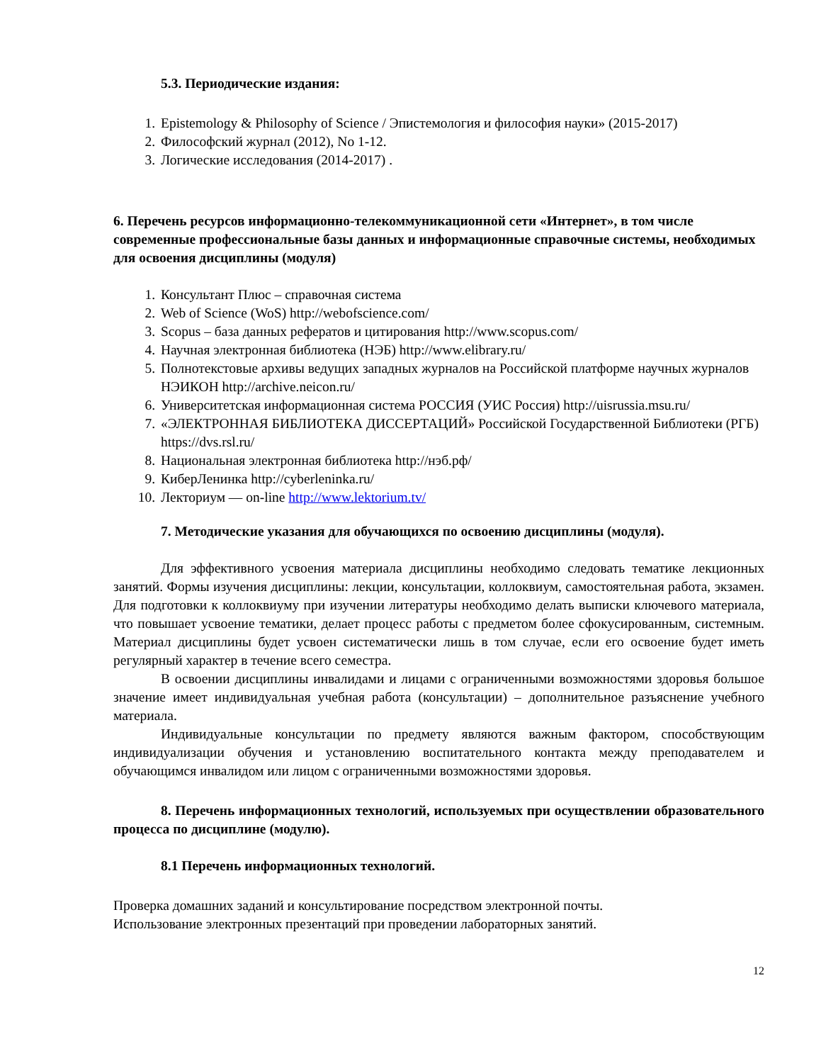5.3. Периодические издания:
1. Epistemology & Philosophy of Science / Эпистемология и философия науки» (2015-2017)
2. Философский журнал (2012), No 1-12.
3. Логические исследования (2014-2017) .
6. Перечень ресурсов информационно-телекоммуникационной сети «Интернет», в том числе современные профессиональные базы данных и информационные справочные системы, необходимых для освоения дисциплины (модуля)
1. Консультант Плюс – справочная система
2. Web of Science (WoS) http://webofscience.com/
3. Scopus – база данных рефератов и цитирования http://www.scopus.com/
4. Научная электронная библиотека (НЭБ) http://www.elibrary.ru/
5. Полнотекстовые архивы ведущих западных журналов на Российской платформе научных журналов НЭИКОН http://archive.neicon.ru/
6. Университетская информационная система РОССИЯ (УИС Россия) http://uisrussia.msu.ru/
7. «ЭЛЕКТРОННАЯ БИБЛИОТЕКА ДИССЕРТАЦИЙ» Российской Государственной Библиотеки (РГБ) https://dvs.rsl.ru/
8. Национальная электронная библиотека http://нэб.рф/
9. КиберЛенинка http://cyberleninka.ru/
10. Лекториум — on-line http://www.lektorium.tv/
7. Методические указания для обучающихся по освоению дисциплины (модуля).
Для эффективного усвоения материала дисциплины необходимо следовать тематике лекционных занятий. Формы изучения дисциплины: лекции, консультации, коллоквиум, самостоятельная работа, экзамен. Для подготовки к коллоквиуму при изучении литературы необходимо делать выписки ключевого материала, что повышает усвоение тематики, делает процесс работы с предметом более сфокусированным, системным. Материал дисциплины будет усвоен систематически лишь в том случае, если его освоение будет иметь регулярный характер в течение всего семестра.
В освоении дисциплины инвалидами и лицами с ограниченными возможностями здоровья большое значение имеет индивидуальная учебная работа (консультации) – дополнительное разъяснение учебного материала.
Индивидуальные консультации по предмету являются важным фактором, способствующим индивидуализации обучения и установлению воспитательного контакта между преподавателем и обучающимся инвалидом или лицом с ограниченными возможностями здоровья.
8. Перечень информационных технологий, используемых при осуществлении образовательного процесса по дисциплине (модулю).
8.1 Перечень информационных технологий.
Проверка домашних заданий и консультирование посредством электронной почты.
Использование электронных презентаций при проведении лабораторных занятий.
12